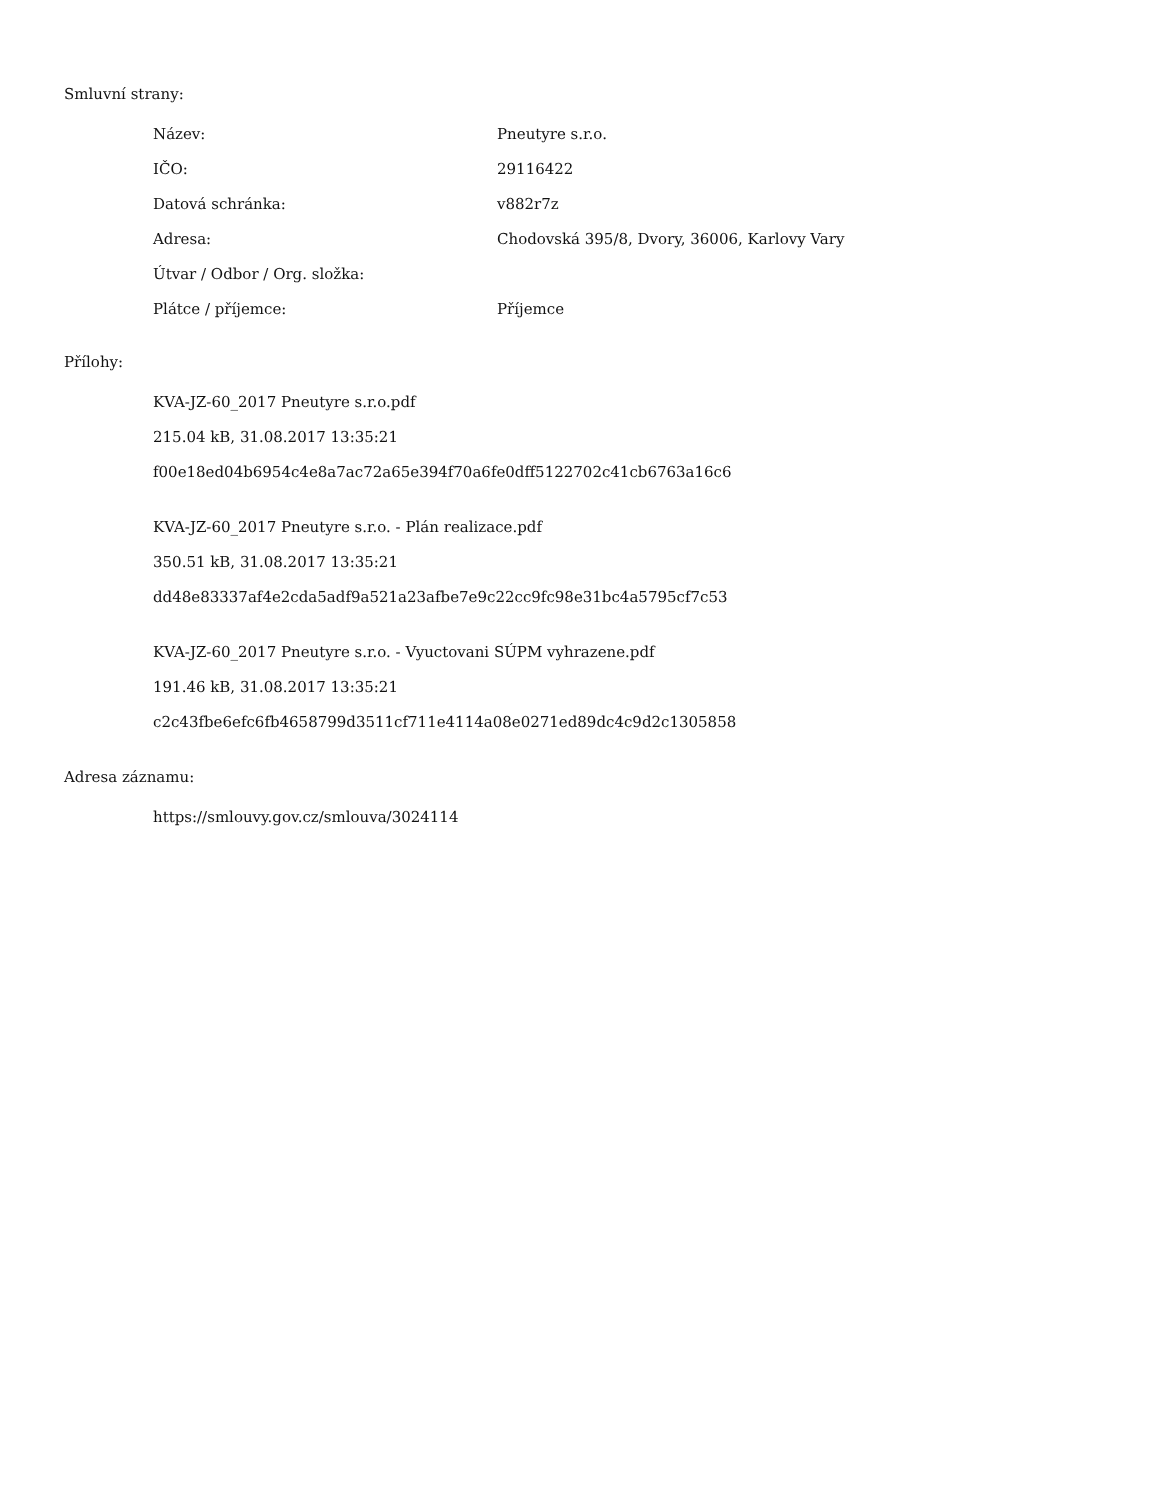Smluvní strany:
| Název: | Pneutyre s.r.o. |
| IČO: | 29116422 |
| Datová schránka: | v882r7z |
| Adresa: | Chodovská 395/8, Dvory, 36006, Karlovy Vary |
| Útvar / Odbor / Org. složka: | |
| Plátce / příjemce: | Příjemce |
Přílohy:
KVA-JZ-60_2017 Pneutyre s.r.o.pdf
215.04 kB, 31.08.2017 13:35:21
f00e18ed04b6954c4e8a7ac72a65e394f70a6fe0dff5122702c41cb6763a16c6
KVA-JZ-60_2017 Pneutyre s.r.o. - Plán realizace.pdf
350.51 kB, 31.08.2017 13:35:21
dd48e83337af4e2cda5adf9a521a23afbe7e9c22cc9fc98e31bc4a5795cf7c53
KVA-JZ-60_2017 Pneutyre s.r.o. - Vyuctovani SÚPM vyhrazene.pdf
191.46 kB, 31.08.2017 13:35:21
c2c43fbe6efc6fb4658799d3511cf711e4114a08e0271ed89dc4c9d2c1305858
Adresa záznamu:
https://smlouvy.gov.cz/smlouva/3024114